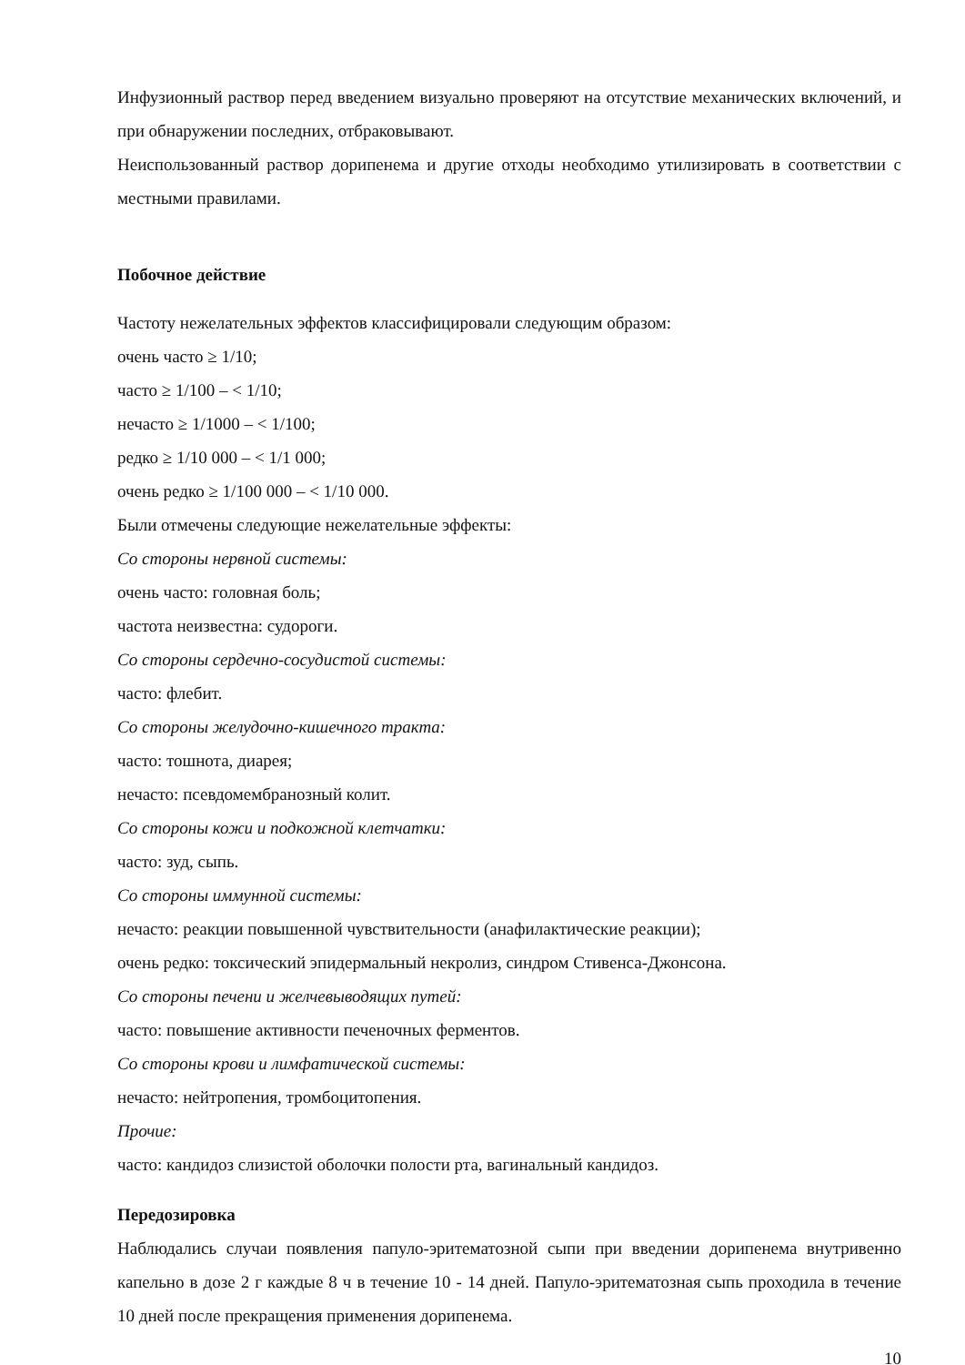Инфузионный раствор перед введением визуально проверяют на отсутствие механических включений, и при обнаружении последних, отбраковывают.
Неиспользованный раствор дорипенема и другие отходы необходимо утилизировать в соответствии с местными правилами.
Побочное действие
Частоту нежелательных эффектов классифицировали следующим образом:
очень часто ≥ 1/10;
часто ≥ 1/100 – < 1/10;
нечасто ≥ 1/1000 – < 1/100;
редко ≥ 1/10 000 – < 1/1 000;
очень редко ≥ 1/100 000 – < 1/10 000.
Были отмечены следующие нежелательные эффекты:
Со стороны нервной системы:
очень часто: головная боль;
частота неизвестна: судороги.
Со стороны сердечно-сосудистой системы:
часто: флебит.
Со стороны желудочно-кишечного тракта:
часто: тошнота, диарея;
нечасто: псевдомембранозный колит.
Со стороны кожи и подкожной клетчатки:
часто: зуд, сыпь.
Со стороны иммунной системы:
нечасто: реакции повышенной чувствительности (анафилактические реакции);
очень редко: токсический эпидермальный некролиз, синдром Стивенса-Джонсона.
Со стороны печени и желчевыводящих путей:
часто: повышение активности печеночных ферментов.
Со стороны крови и лимфатической системы:
нечасто: нейтропения, тромбоцитопения.
Прочие:
часто: кандидоз слизистой оболочки полости рта, вагинальный кандидоз.
Передозировка
Наблюдались случаи появления папуло-эритематозной сыпи при введении дорипенема внутривенно капельно в дозе 2 г каждые 8 ч в течение 10 - 14 дней. Папуло-эритематозная сыпь проходила в течение 10 дней после прекращения применения дорипенема.
10